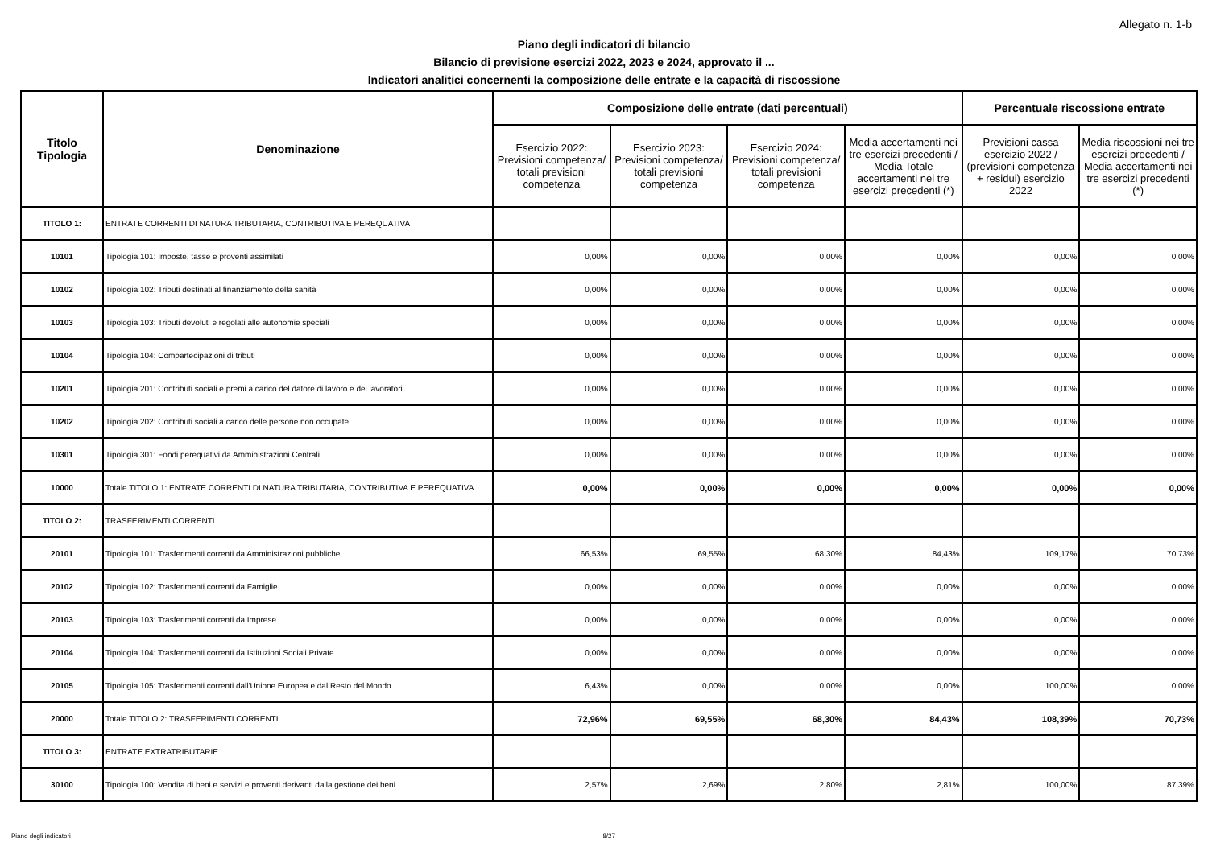Allegato n. 1-b
Piano degli indicatori di bilancio
Bilancio di previsione esercizi 2022, 2023 e 2024, approvato il ...
Indicatori analitici concernenti la composizione delle entrate e la capacità di riscossione
| Titolo Tipologia | Denominazione | Composizione delle entrate (dati percentuali) | | | | Percentuale riscossione entrate | |
| --- | --- | --- | --- | --- | --- | --- | --- |
| | | Esercizio 2022: Previsioni competenza/ totali previsioni competenza | Esercizio 2023: Previsioni competenza/ totali previsioni competenza | Esercizio 2024: Previsioni competenza/ totali previsioni competenza | Media accertamenti nei tre esercizi precedenti / Media Totale accertamenti nei tre esercizi precedenti (*) | Previsioni cassa esercizio 2022 / (previsioni competenza + residui) esercizio 2022 | Media riscossioni nei tre esercizi precedenti / Media accertamenti nei tre esercizi precedenti (*) |
| TITOLO 1: | ENTRATE CORRENTI DI NATURA TRIBUTARIA, CONTRIBUTIVA E PEREQUATIVA | | | | | | |
| 10101 | Tipologia 101: Imposte, tasse e proventi assimilati | 0,00% | 0,00% | 0,00% | 0,00% | 0,00% | 0,00% |
| 10102 | Tipologia 102: Tributi destinati al finanziamento della sanità | 0,00% | 0,00% | 0,00% | 0,00% | 0,00% | 0,00% |
| 10103 | Tipologia 103: Tributi devoluti e regolati alle autonomie speciali | 0,00% | 0,00% | 0,00% | 0,00% | 0,00% | 0,00% |
| 10104 | Tipologia 104: Compartecipazioni di tributi | 0,00% | 0,00% | 0,00% | 0,00% | 0,00% | 0,00% |
| 10201 | Tipologia 201: Contributi sociali e premi a carico del datore di lavoro e dei lavoratori | 0,00% | 0,00% | 0,00% | 0,00% | 0,00% | 0,00% |
| 10202 | Tipologia 202: Contributi sociali a carico delle persone non occupate | 0,00% | 0,00% | 0,00% | 0,00% | 0,00% | 0,00% |
| 10301 | Tipologia 301: Fondi perequativi da Amministrazioni Centrali | 0,00% | 0,00% | 0,00% | 0,00% | 0,00% | 0,00% |
| 10000 | Totale TITOLO 1: ENTRATE CORRENTI DI NATURA TRIBUTARIA, CONTRIBUTIVA E PEREQUATIVA | 0,00% | 0,00% | 0,00% | 0,00% | 0,00% | 0,00% |
| TITOLO 2: | TRASFERIMENTI CORRENTI | | | | | | |
| 20101 | Tipologia 101: Trasferimenti correnti da Amministrazioni pubbliche | 66,53% | 69,55% | 68,30% | 84,43% | 109,17% | 70,73% |
| 20102 | Tipologia 102: Trasferimenti correnti da Famiglie | 0,00% | 0,00% | 0,00% | 0,00% | 0,00% | 0,00% |
| 20103 | Tipologia 103: Trasferimenti correnti da Imprese | 0,00% | 0,00% | 0,00% | 0,00% | 0,00% | 0,00% |
| 20104 | Tipologia 104: Trasferimenti correnti da Istituzioni Sociali Private | 0,00% | 0,00% | 0,00% | 0,00% | 0,00% | 0,00% |
| 20105 | Tipologia 105: Trasferimenti correnti dall'Unione Europea e dal Resto del Mondo | 6,43% | 0,00% | 0,00% | 0,00% | 100,00% | 0,00% |
| 20000 | Totale TITOLO 2: TRASFERIMENTI CORRENTI | 72,96% | 69,55% | 68,30% | 84,43% | 108,39% | 70,73% |
| TITOLO 3: | ENTRATE EXTRATRIBUTARIE | | | | | | |
| 30100 | Tipologia 100: Vendita di beni e servizi e proventi derivanti dalla gestione dei beni | 2,57% | 2,69% | 2,80% | 2,81% | 100,00% | 87,39% |
Piano degli indicatori 8/27